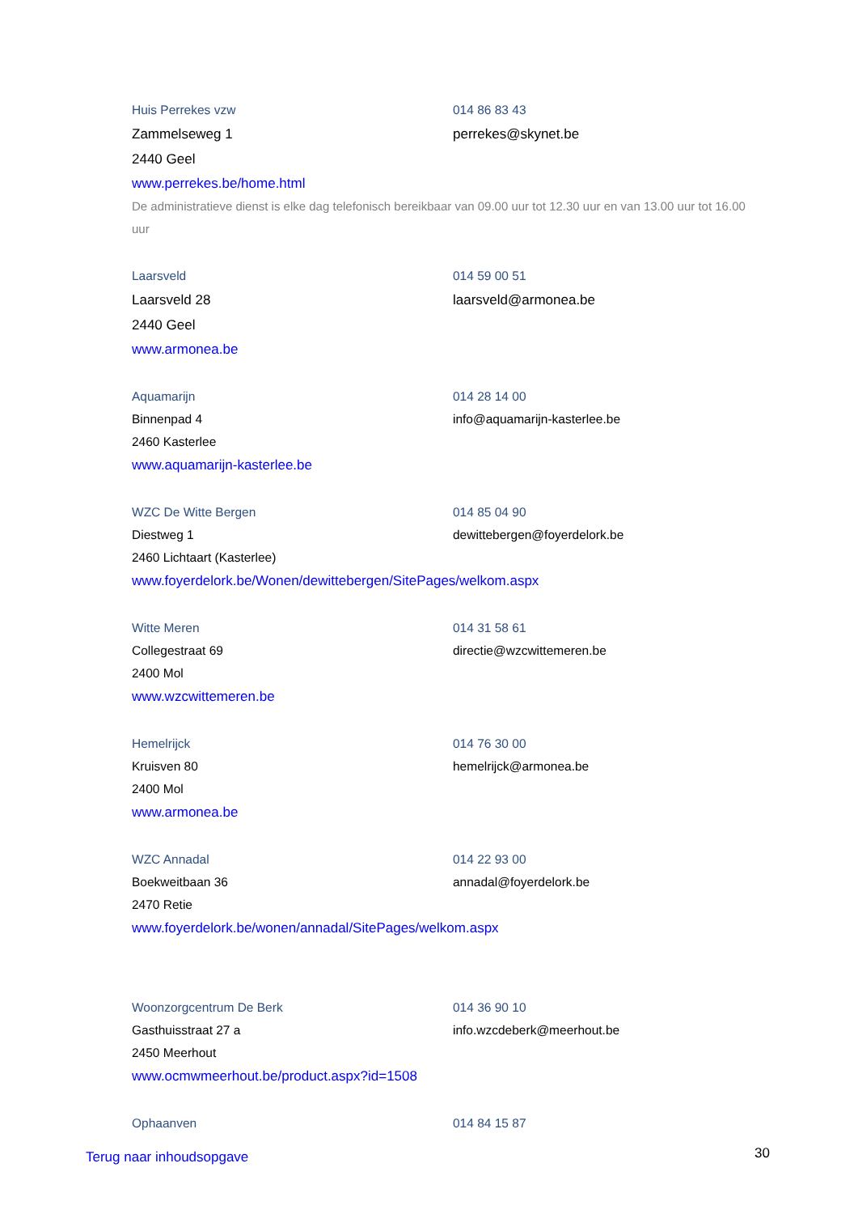Huis Perrekes vzw 014 86 83 43
Zammelseweg 1 perrekes@skynet.be
2440 Geel
www.perrekes.be/home.html
De administratieve dienst is elke dag telefonisch bereikbaar van 09.00 uur tot 12.30 uur en van 13.00 uur tot 16.00 uur
Laarsveld 014 59 00 51
Laarsveld 28 laarsveld@armonea.be
2440 Geel
www.armonea.be
Aquamarijn 014 28 14 00
Binnenpad 4 info@aquamarijn-kasterlee.be
2460 Kasterlee
www.aquamarijn-kasterlee.be
WZC De Witte Bergen 014 85 04 90
Diestweg 1 dewittebergen@foyerdelork.be
2460 Lichtaart (Kasterlee)
www.foyerdelork.be/Wonen/dewittebergen/SitePages/welkom.aspx
Witte Meren 014 31 58 61
Collegestraat 69 directie@wzcwittemeren.be
2400 Mol
www.wzcwittemeren.be
Hemelrijck 014 76 30 00
Kruisven 80 hemelrijck@armonea.be
2400 Mol
www.armonea.be
WZC Annadal 014 22 93 00
Boekweitbaan 36 annadal@foyerdelork.be
2470 Retie
www.foyerdelork.be/wonen/annadal/SitePages/welkom.aspx
Woonzorgcentrum De Berk 014 36 90 10
Gasthuisstraat 27 a info.wzcdeberk@meerhout.be
2450 Meerhout
www.ocmwmeerhout.be/product.aspx?id=1508
Ophaanven 014 84 15 87
Terug naar inhoudsopgave 30